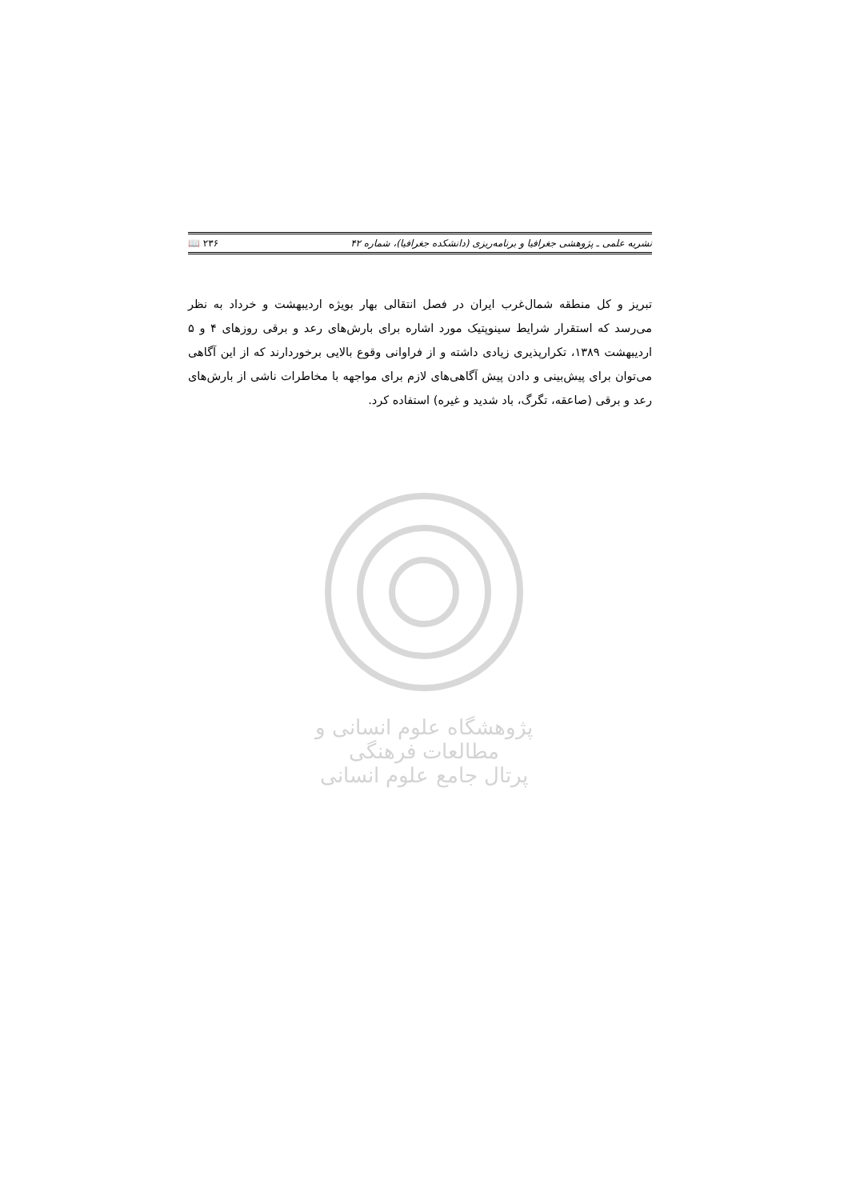نشریه علمی ـ پژوهشی جغرافیا و برنامه‌ریزی (دانشکده جغرافیا)، شماره ۴۲ 📖 ۲۳۶
تبریز و کل منطقه شمال‌غرب ایران در فصل انتقالی بهار بویژه اردیبهشت و خرداد به نظر می‌رسد که استقرار شرایط سینوپتیک مورد اشاره برای بارش‌های رعد و برقی روزهای ۴ و ۵ اردیبهشت ۱۳۸۹، تکرارپذیری زیادی داشته و از فراوانی وقوع بالایی برخوردارند که از این آگاهی می‌توان برای پیش‌بینی و دادن پیش آگاهی‌های لازم برای مواجهه با مخاطرات ناشی از بارش‌های رعد و برقی (صاعقه، تگرگ، باد شدید و غیره) استفاده کرد.
پژوهشگاه علوم انسانی و مطالعات فرهنگی
پرتال جامع علوم انسانی